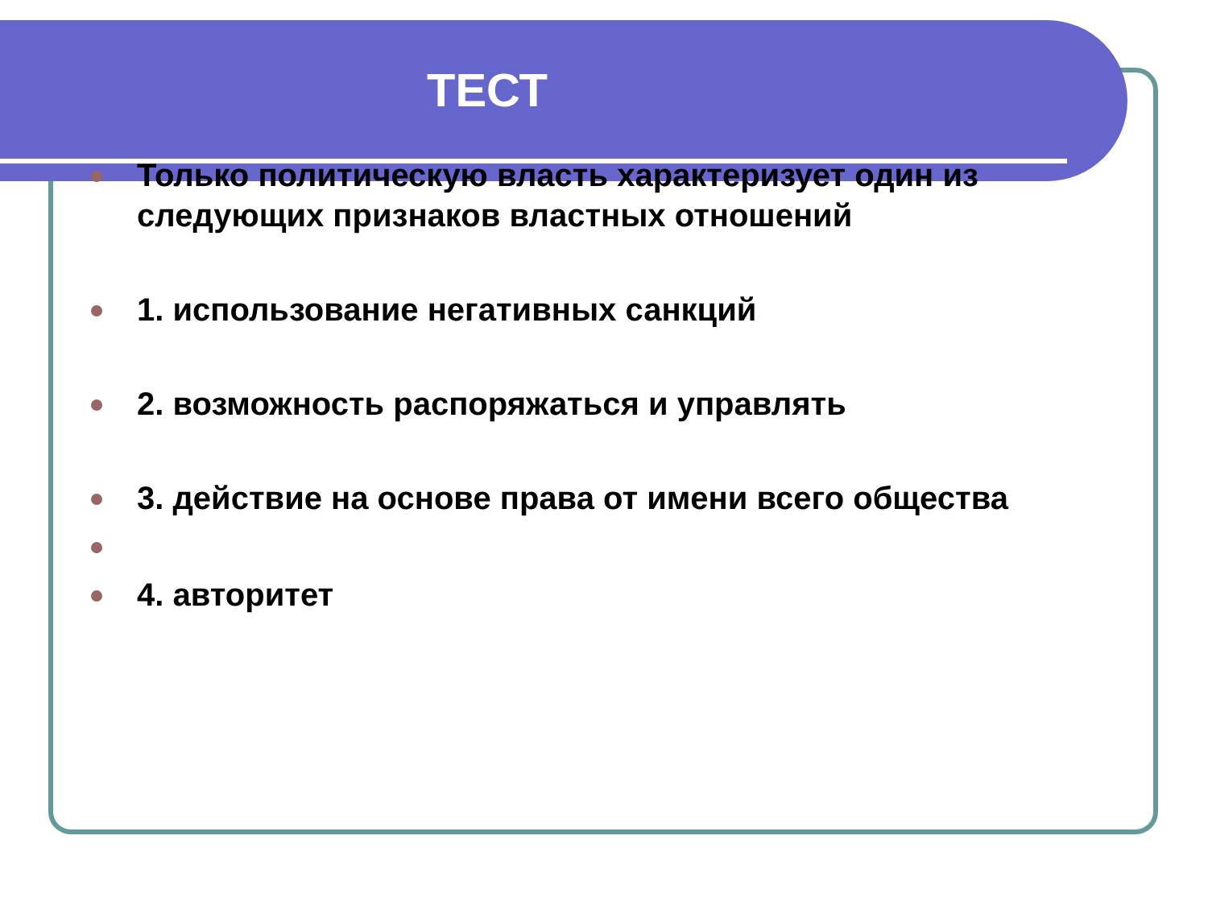ТЕСТ
Только политическую власть характеризует один из следующих признаков властных отношений
1. использование негативных санкций
2. возможность распоряжаться и управлять
3. действие на основе права от имени всего общества
4. авторитет